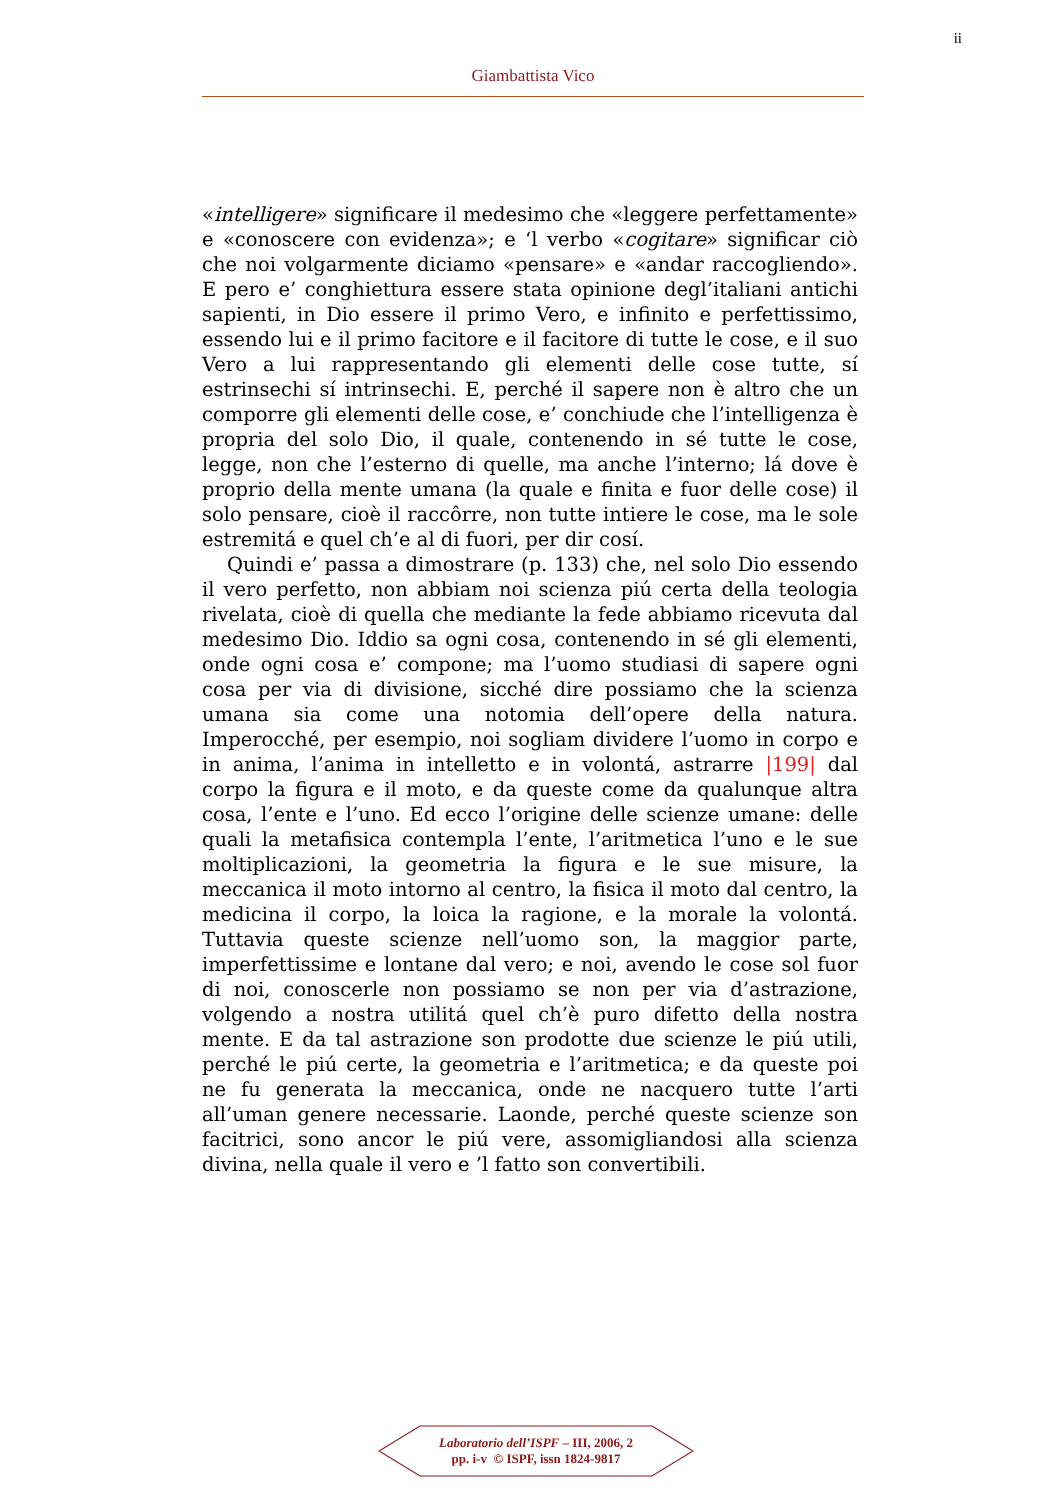ii
Giambattista Vico
«intelligere» significare il medesimo che «leggere perfettamente» e «conoscere con evidenza»; e ‘l verbo «cogitare» significar ciò che noi volgarmente diciamo «pensare» e «andar raccogliendo». E pero e’ conghiettura essere stata opinione degl’italiani antichi sapienti, in Dio essere il primo Vero, e infinito e perfettissimo, essendo lui e il primo facitore e il facitore di tutte le cose, e il suo Vero a lui rappresentando gli elementi delle cose tutte, sí estrinsechi sí intrinsechi. E, perché il sapere non è altro che un comporre gli elementi delle cose, e’ conchiude che l’intelligenza è propria del solo Dio, il quale, contenendo in sé tutte le cose, legge, non che l’esterno di quelle, ma anche l’interno; lá dove è proprio della mente umana (la quale e finita e fuor delle cose) il solo pensare, cioè il raccôrre, non tutte intiere le cose, ma le sole estremitá e quel ch’e al di fuori, per dir cosí.
Quindi e’ passa a dimostrare (p. 133) che, nel solo Dio essendo il vero perfetto, non abbiam noi scienza piú certa della teologia rivelata, cioè di quella che mediante la fede abbiamo ricevuta dal medesimo Dio. Iddio sa ogni cosa, contenendo in sé gli elementi, onde ogni cosa e’ compone; ma l’uomo studiasi di sapere ogni cosa per via di divisione, sicché dire possiamo che la scienza umana sia come una notomia dell’opere della natura. Imperocché, per esempio, noi sogliam dividere l’uomo in corpo e in anima, l’anima in intelletto e in volontá, astrarre |199| dal corpo la figura e il moto, e da queste come da qualunque altra cosa, l’ente e l’uno. Ed ecco l’origine delle scienze umane: delle quali la metafisica contempla l’ente, l’aritmetica l’uno e le sue moltiplicazioni, la geometria la figura e le sue misure, la meccanica il moto intorno al centro, la fisica il moto dal centro, la medicina il corpo, la loica la ragione, e la morale la volontá. Tuttavia queste scienze nell’uomo son, la maggior parte, imperfettissime e lontane dal vero; e noi, avendo le cose sol fuor di noi, conoscerle non possiamo se non per via d’astrazione, volgendo a nostra utilitá quel ch’è puro difetto della nostra mente. E da tal astrazione son prodotte due scienze le piú utili, perché le piú certe, la geometria e l’aritmetica; e da queste poi ne fu generata la meccanica, onde ne nacquero tutte l’arti all’uman genere necessarie. Laonde, perché queste scienze son facitrici, sono ancor le piú vere, assomigliandosi alla scienza divina, nella quale il vero e ’l fatto son convertibili.
Laboratorio dell’ISPF – III, 2006, 2
pp. i-v © ISPF, issn 1824-9817